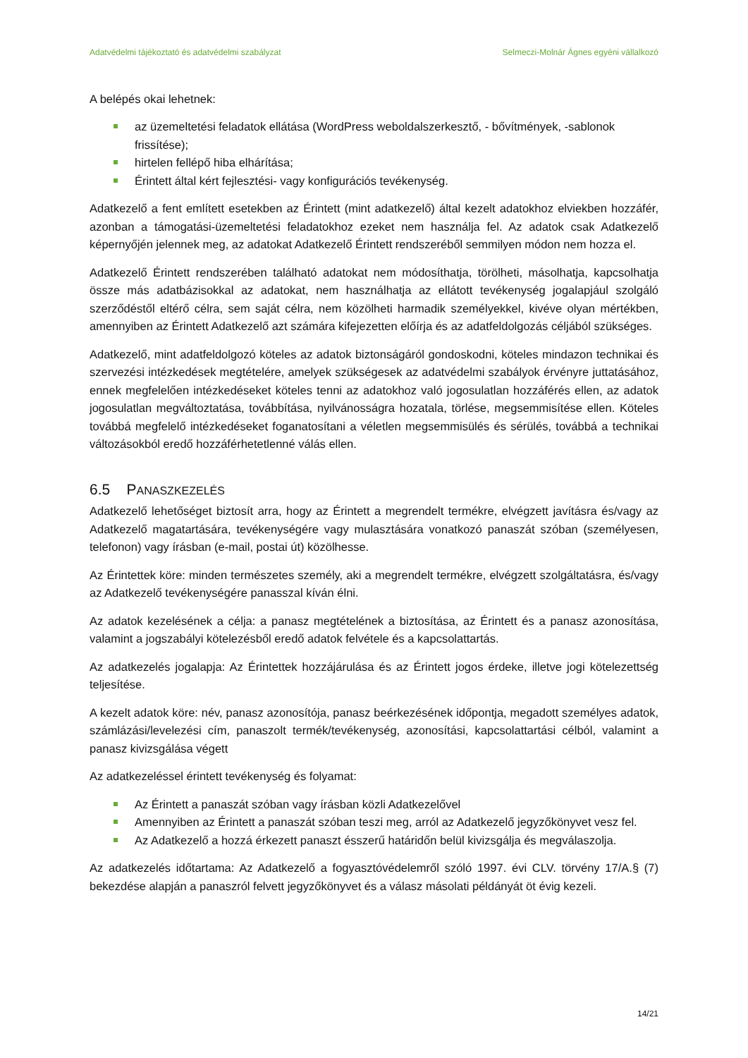Adatvédelmi tájékoztató és adatvédelmi szabályzat Selmeczi-Molnár Ágnes egyéni vállalkozó
A belépés okai lehetnek:
az üzemeltetési feladatok ellátása (WordPress weboldalszerkesztő, - bővítmények, -sablonok frissítése);
hirtelen fellépő hiba elhárítása;
Érintett által kért fejlesztési- vagy konfigurációs tevékenység.
Adatkezelő a fent említett esetekben az Érintett (mint adatkezelő) által kezelt adatokhoz elviekben hozzáfér, azonban a támogatási-üzemeltetési feladatokhoz ezeket nem használja fel. Az adatok csak Adatkezelő képernyőjén jelennek meg, az adatokat Adatkezelő Érintett rendszeréből semmilyen módon nem hozza el.
Adatkezelő Érintett rendszerében található adatokat nem módosíthatja, törölheti, másolhatja, kapcsolhatja össze más adatbázisokkal az adatokat, nem használhatja az ellátott tevékenység jogalapjául szolgáló szerződéstől eltérő célra, sem saját célra, nem közölheti harmadik személyekkel, kivéve olyan mértékben, amennyiben az Érintett Adatkezelő azt számára kifejezetten előírja és az adatfeldolgozás céljából szükséges.
Adatkezelő, mint adatfeldolgozó köteles az adatok biztonságáról gondoskodni, köteles mindazon technikai és szervezési intézkedések megtételére, amelyek szükségesek az adatvédelmi szabályok érvényre juttatásához, ennek megfelelően intézkedéseket köteles tenni az adatokhoz való jogosulatlan hozzáférés ellen, az adatok jogosulatlan megváltoztatása, továbbítása, nyilvánosságra hozatala, törlése, megsemmisítése ellen. Köteles továbbá megfelelő intézkedéseket foganatosítani a véletlen megsemmisülés és sérülés, továbbá a technikai változásokból eredő hozzáférhetetlenné válás ellen.
6.5 PANASZKEZELÉS
Adatkezelő lehetőséget biztosít arra, hogy az Érintett a megrendelt termékre, elvégzett javításra és/vagy az Adatkezelő magatartására, tevékenységére vagy mulasztására vonatkozó panaszát szóban (személyesen, telefonon) vagy írásban (e-mail, postai út) közölhesse.
Az Érintettek köre: minden természetes személy, aki a megrendelt termékre, elvégzett szolgáltatásra, és/vagy az Adatkezelő tevékenységére panasszal kíván élni.
Az adatok kezelésének a célja: a panasz megtételének a biztosítása, az Érintett és a panasz azonosítása, valamint a jogszabályi kötelezésből eredő adatok felvétele és a kapcsolattartás.
Az adatkezelés jogalapja: Az Érintettek hozzájárulása és az Érintett jogos érdeke, illetve jogi kötelezettség teljesítése.
A kezelt adatok köre: név, panasz azonosítója, panasz beérkezésének időpontja, megadott személyes adatok, számlázási/levelezési cím, panaszolt termék/tevékenység, azonosítási, kapcsolattartási célból, valamint a panasz kivizsgálása végett
Az adatkezeléssel érintett tevékenység és folyamat:
Az Érintett a panaszát szóban vagy írásban közli Adatkezelővel
Amennyiben az Érintett a panaszát szóban teszi meg, arról az Adatkezelő jegyzőkönyvet vesz fel.
Az Adatkezelő a hozzá érkezett panaszt ésszerű határidőn belül kivizsgálja és megválaszolja.
Az adatkezelés időtartama: Az Adatkezelő a fogyasztóvédelemről szóló 1997. évi CLV. törvény 17/A.§ (7) bekezdése alapján a panaszról felvett jegyzőkönyvet és a válasz másolati példányát öt évig kezeli.
14/21